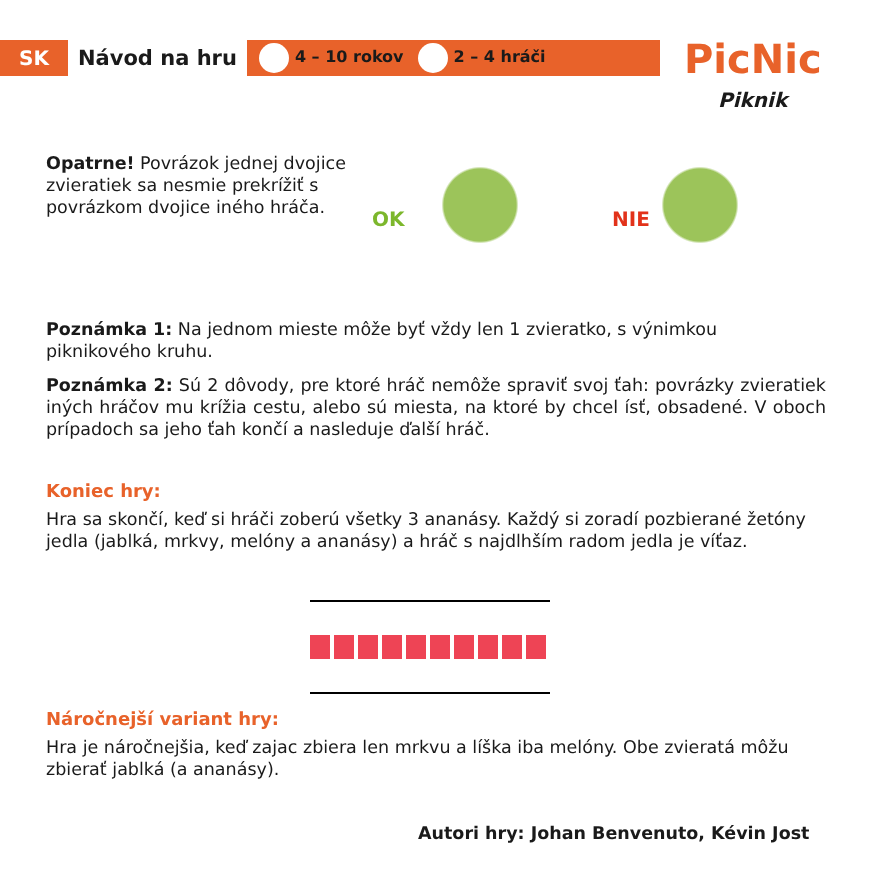SK
Návod na hru
4 – 10 rokov 2 – 4 hráči
PicNic
Piknik
Opatrne! Povrázok jednej dvojice zvieratiek sa nesmie prekrížiť s povrázkom dvojice iného hráča.
OK NIE
Poznámka 1: Na jednom mieste môže byť vždy len 1 zvieratko, s výnimkou piknikového kruhu.
Poznámka 2: Sú 2 dôvody, pre ktoré hráč nemôže spraviť svoj ťah: povrázky zvieratiek iných hráčov mu krížia cestu, alebo sú miesta, na ktoré by chcel ísť, obsadené. V oboch prípadoch sa jeho ťah končí a nasleduje ďalší hráč.
Koniec hry:
Hra sa skončí, keď si hráči zoberú všetky 3 ananásy. Každý si zoradí pozbierané žetóny jedla (jablká, mrkvy, melóny a ananásy) a hráč s najdlhším radom jedla je víťaz.
Náročnejší variant hry:
Hra je náročnejšia, keď zajac zbiera len mrkvu a líška iba melóny. Obe zvieratá môžu zbierať jablká (a ananásy).
Autori hry: Johan Benvenuto, Kévin Jost